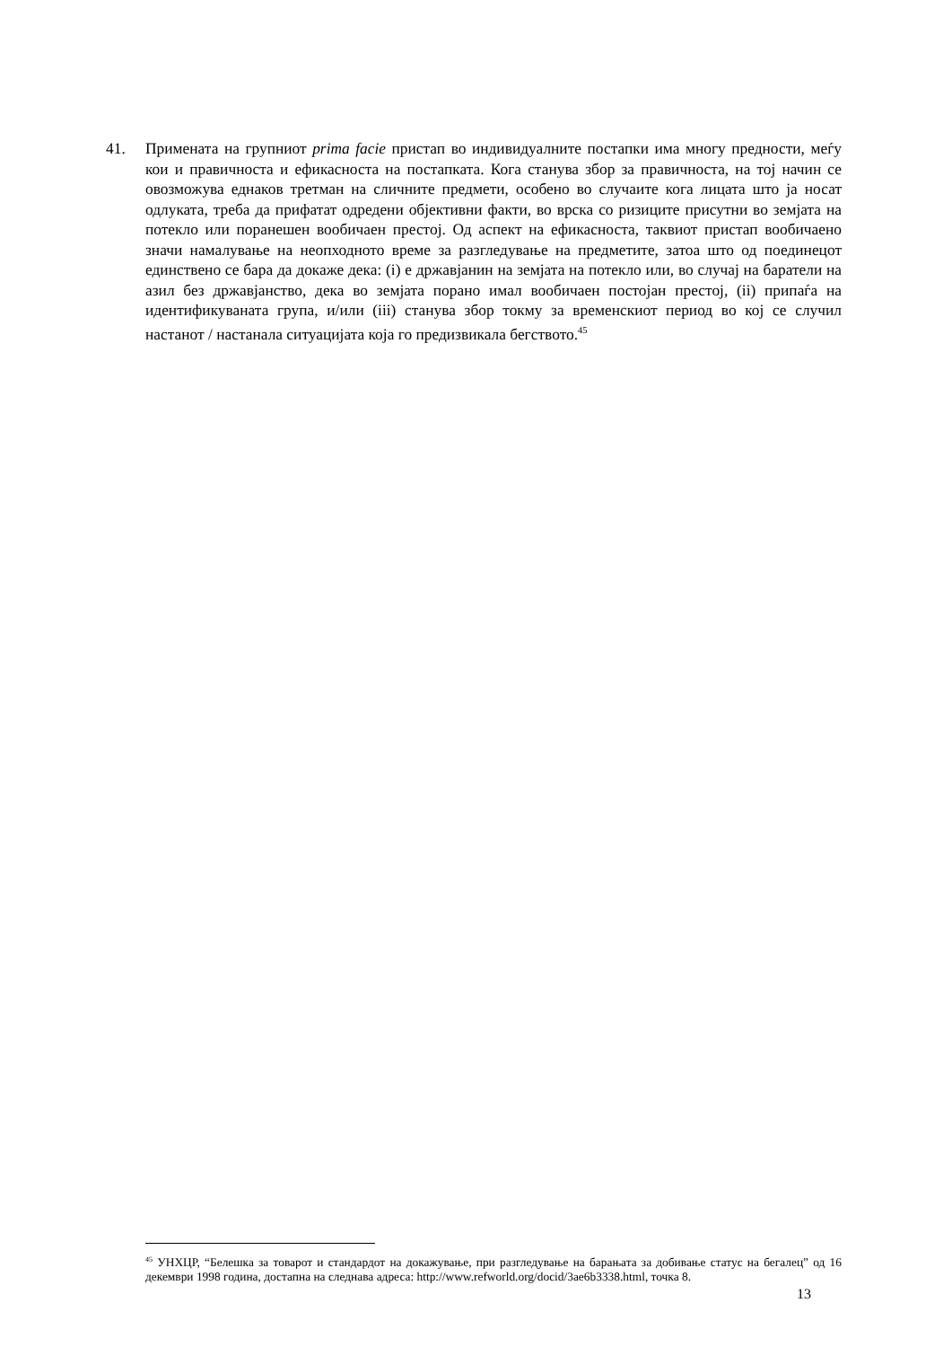41. Примената на групниот prima facie пристап во индивидуалните постапки има многу предности, меѓу кои и правичноста и ефикасноста на постапката. Кога станува збор за правичноста, на тој начин се овозможува еднаков третман на сличните предмети, особено во случаите кога лицата што ја носат одлуката, треба да прифатат одредени објективни факти, во врска со ризиците присутни во земјата на потекло или поранешен вообичаен престој. Од аспект на ефикасноста, таквиот пристап вообичаено значи намалување на неопходното време за разгледување на предметите, затоа што од поединецот единствено се бара да докаже дека: (i) е државјанин на земјата на потекло или, во случај на баратели на азил без државјанство, дека во земјата порано имал вообичаен постојан престој, (ii) припаѓа на идентификуваната група, и/или (iii) станува збор токму за временскиот период во кој се случил настанот / настанала ситуацијата која го предизвикала бегството.<sup>45</sup>
<sup>45</sup> УНХЦР, “Белешка за товарот и стандардот на докажување, при разгледување на барањата за добивање статус на бегалец” од 16 декември 1998 година, достапна на следнава адреса: http://www.refworld.org/docid/3ae6b3338.html, точка 8.
13